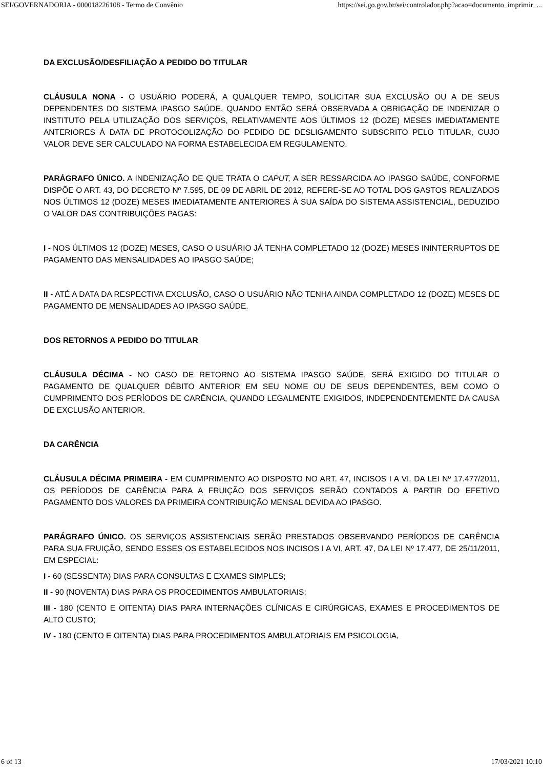SEI/GOVERNADORIA - 000018226108 - Termo de Convênio https://sei.go.gov.br/sei/controlador.php?acao=documento_imprimir_...
DA EXCLUSÃO/DESFILIAÇÃO A PEDIDO DO TITULAR
CLÁUSULA NONA - O USUÁRIO PODERÁ, A QUALQUER TEMPO, SOLICITAR SUA EXCLUSÃO OU A DE SEUS DEPENDENTES DO SISTEMA IPASGO SAÚDE, QUANDO ENTÃO SERÁ OBSERVADA A OBRIGAÇÃO DE INDENIZAR O INSTITUTO PELA UTILIZAÇÃO DOS SERVIÇOS, RELATIVAMENTE AOS ÚLTIMOS 12 (DOZE) MESES IMEDIATAMENTE ANTERIORES À DATA DE PROTOCOLIZAÇÃO DO PEDIDO DE DESLIGAMENTO SUBSCRITO PELO TITULAR, CUJO VALOR DEVE SER CALCULADO NA FORMA ESTABELECIDA EM REGULAMENTO.
PARÁGRAFO ÚNICO. A INDENIZAÇÃO DE QUE TRATA O CAPUT, A SER RESSARCIDA AO IPASGO SAÚDE, CONFORME DISPÕE O ART. 43, DO DECRETO Nº 7.595, DE 09 DE ABRIL DE 2012, REFERE-SE AO TOTAL DOS GASTOS REALIZADOS NOS ÚLTIMOS 12 (DOZE) MESES IMEDIATAMENTE ANTERIORES À SUA SAÍDA DO SISTEMA ASSISTENCIAL, DEDUZIDO O VALOR DAS CONTRIBUIÇÕES PAGAS:
I - NOS ÚLTIMOS 12 (DOZE) MESES, CASO O USUÁRIO JÁ TENHA COMPLETADO 12 (DOZE) MESES ININTERRUPTOS DE PAGAMENTO DAS MENSALIDADES AO IPASGO SAÚDE;
II - ATÉ A DATA DA RESPECTIVA EXCLUSÃO, CASO O USUÁRIO NÃO TENHA AINDA COMPLETADO 12 (DOZE) MESES DE PAGAMENTO DE MENSALIDADES AO IPASGO SAÚDE.
DOS RETORNOS A PEDIDO DO TITULAR
CLÁUSULA DÉCIMA - NO CASO DE RETORNO AO SISTEMA IPASGO SAÚDE, SERÁ EXIGIDO DO TITULAR O PAGAMENTO DE QUALQUER DÉBITO ANTERIOR EM SEU NOME OU DE SEUS DEPENDENTES, BEM COMO O CUMPRIMENTO DOS PERÍODOS DE CARÊNCIA, QUANDO LEGALMENTE EXIGIDOS, INDEPENDENTEMENTE DA CAUSA DE EXCLUSÃO ANTERIOR.
DA CARÊNCIA
CLÁUSULA DÉCIMA PRIMEIRA - EM CUMPRIMENTO AO DISPOSTO NO ART. 47, INCISOS I A VI, DA LEI Nº 17.477/2011, OS PERÍODOS DE CARÊNCIA PARA A FRUIÇÃO DOS SERVIÇOS SERÃO CONTADOS A PARTIR DO EFETIVO PAGAMENTO DOS VALORES DA PRIMEIRA CONTRIBUIÇÃO MENSAL DEVIDA AO IPASGO.
PARÁGRAFO ÚNICO. OS SERVIÇOS ASSISTENCIAIS SERÃO PRESTADOS OBSERVANDO PERÍODOS DE CARÊNCIA PARA SUA FRUIÇÃO, SENDO ESSES OS ESTABELECIDOS NOS INCISOS I A VI, ART. 47, DA LEI Nº 17.477, DE 25/11/2011, EM ESPECIAL:
I - 60 (SESSENTA) DIAS PARA CONSULTAS E EXAMES SIMPLES;
II - 90 (NOVENTA) DIAS PARA OS PROCEDIMENTOS AMBULATORIAIS;
III - 180 (CENTO E OITENTA) DIAS PARA INTERNAÇÕES CLÍNICAS E CIRÚRGICAS, EXAMES E PROCEDIMENTOS DE ALTO CUSTO;
IV - 180 (CENTO E OITENTA) DIAS PARA PROCEDIMENTOS AMBULATORIAIS EM PSICOLOGIA,
6 of 13 17/03/2021 10:10